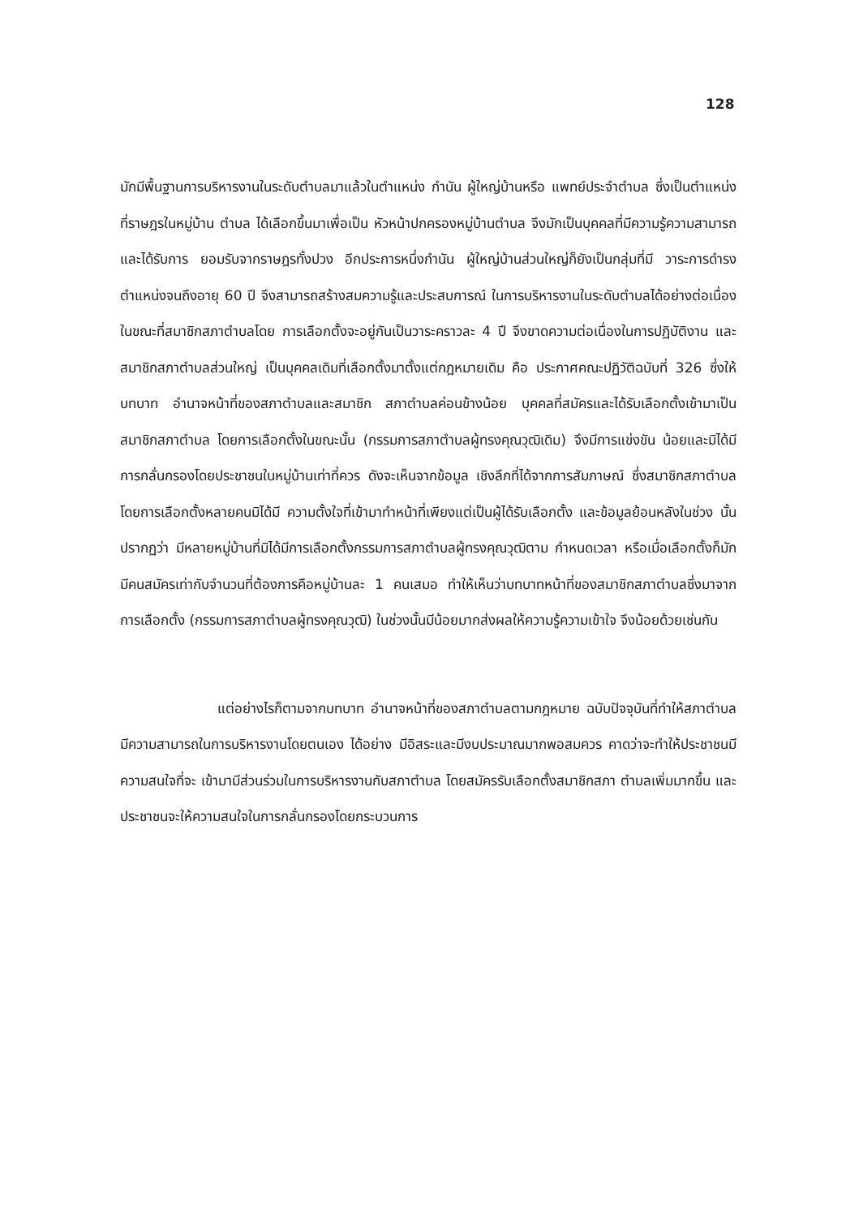128
มักมีพื้นฐานการบริหารงานในระดับตำบลมาแล้วในตำแหน่ง กำนัน ผู้ใหญ่บ้านหรือ แพทย์ประจำตำบล ซึ่งเป็นตำแหน่งที่ราษฎรในหมู่บ้าน ตำบล ได้เลือกขึ้นมาเพื่อเป็น หัวหน้าปกครองหมู่บ้านตำบล จึงมักเป็นบุคคลที่มีความรู้ความสามารถและได้รับการ ยอมรับจากราษฎรทั้งปวง อีกประการหนึ่งกำนัน ผู้ใหญ่บ้านส่วนใหญ่ก็ยังเป็นกลุ่มที่มี วาระการดำรงตำแหน่งจนถึงอายุ 60 ปี จึงสามารถสร้างสมความรู้และประสบการณ์ ในการบริหารงานในระดับตำบลได้อย่างต่อเนื่อง ในขณะที่สมาชิกสภาตำบลโดย การเลือกตั้งจะอยู่กันเป็นวาระคราวละ 4 ปี จึงขาดความต่อเนื่องในการปฏิบัติงาน และสมาชิกสภาตำบลส่วนใหญ่ เป็นบุคคลเดิมที่เลือกตั้งมาตั้งแต่กฎหมายเดิม คือ ประกาศคณะปฏิวัติฉบับที่ 326 ซึ่งให้บทบาท อำนาจหน้าที่ของสภาตำบลและสมาชิก สภาตำบลค่อนข้างน้อย บุคคลที่สมัครและได้รับเลือกตั้งเข้ามาเป็นสมาชิกสภาตำบล โดยการเลือกตั้งในขณะนั้น (กรรมการสภาตำบลผู้ทรงคุณวุฒิเดิม) จึงมีการแข่งขัน น้อยและมิได้มีการกลั่นกรองโดยประชาชนในหมู่บ้านเท่าที่ควร ดังจะเห็นจากข้อมูล เชิงลึกที่ได้จากการสัมภาษณ์ ซึ่งสมาชิกสภาตำบลโดยการเลือกตั้งหลายคนมิได้มี ความตั้งใจที่เข้ามาทำหน้าที่เพียงแต่เป็นผู้ได้รับเลือกตั้ง และข้อมูลย้อนหลังในช่วง นั้นปรากฏว่า มีหลายหมู่บ้านที่มิได้มีการเลือกตั้งกรรมการสภาตำบลผู้ทรงคุณวุฒิตาม กำหนดเวลา หรือเมื่อเลือกตั้งก็มักมีคนสมัครเท่ากับจำนวนที่ต้องการคือหมู่บ้านละ 1 คนเสมอ ทำให้เห็นว่าบทบาทหน้าที่ของสมาชิกสภาตำบลซึ่งมาจากการเลือกตั้ง (กรรมการสภาตำบลผู้ทรงคุณวุฒิ) ในช่วงนั้นมีน้อยมากส่งผลให้ความรู้ความเข้าใจ จึงน้อยด้วยเช่นกัน
แต่อย่างไรก็ตามจากบทบาท อำนาจหน้าที่ของสภาตำบลตามกฎหมาย ฉบับปัจจุบันที่ทำให้สภาตำบลมีความสามารถในการบริหารงานโดยตนเอง ได้อย่าง มีอิสระและมีงบประมาณมากพอสมควร คาดว่าจะทำให้ประชาชนมีความสนใจที่จะ เข้ามามีส่วนร่วมในการบริหารงานกับสภาตำบล โดยสมัครรับเลือกตั้งสมาชิกสภา ตำบลเพิ่มมากขึ้น และประชาชนจะให้ความสนใจในการกลั่นกรองโดยกระบวนการ